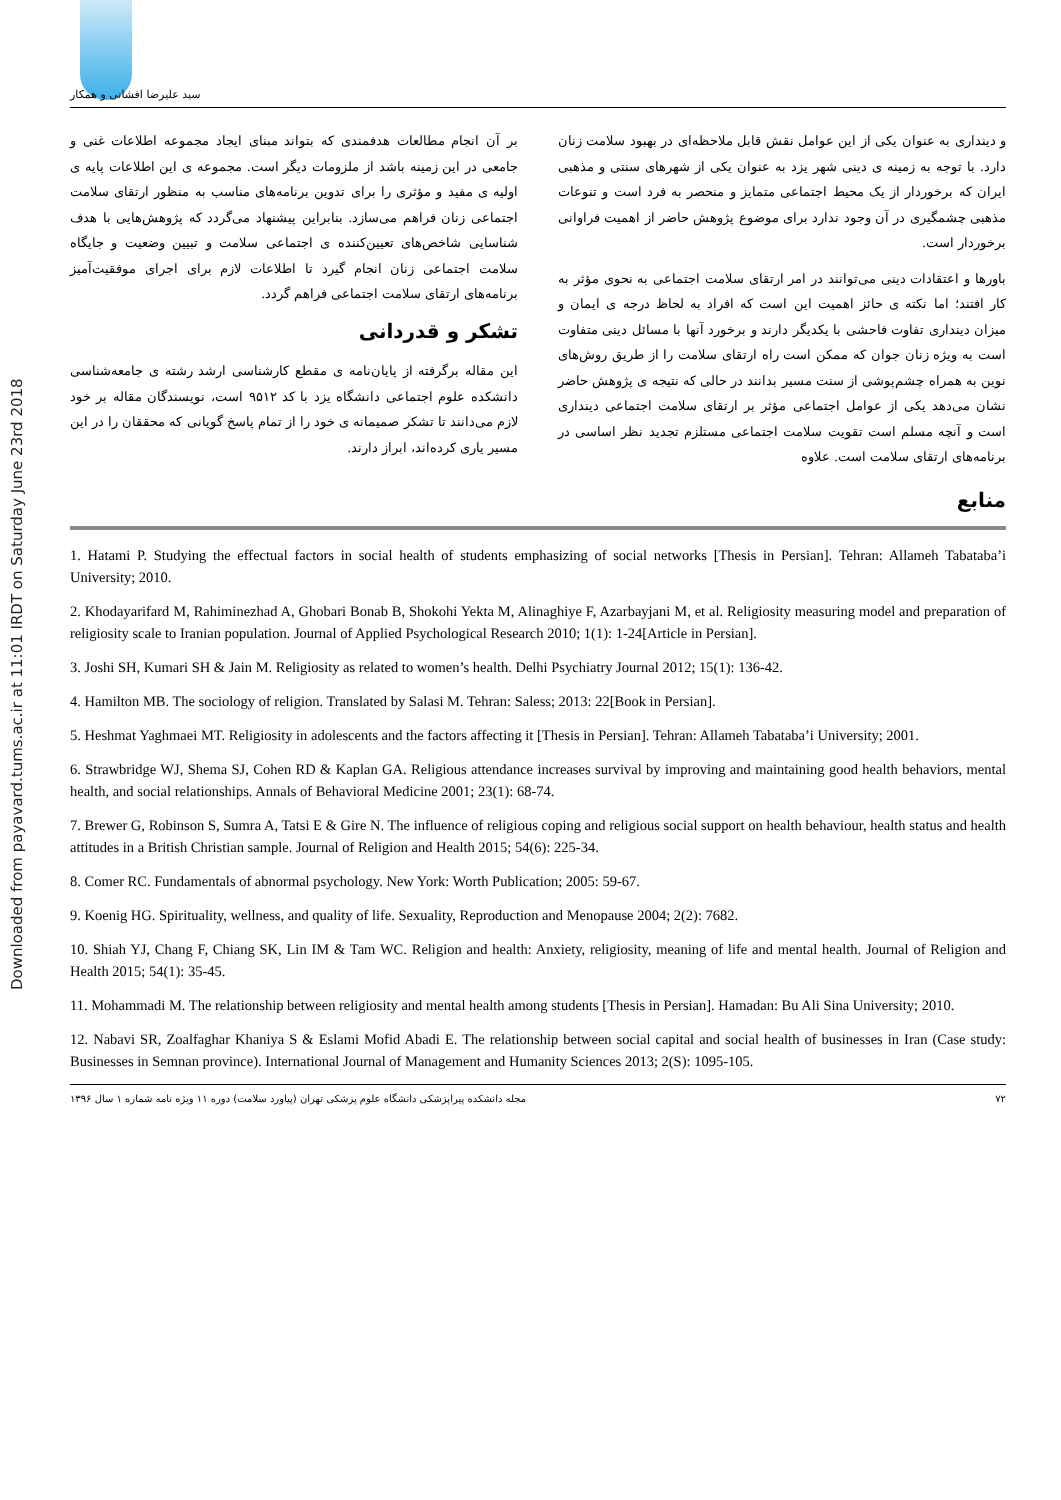Downloaded from payavard.tums.ac.ir at 11:01 IRDT on Saturday June 23rd 2018
سید علیرضا افشانی و همکار
و دینداری به عنوان یکی از این عوامل نقش قابل ملاحظه‌ای در بهبود سلامت زنان دارد. با توجه به زمینه ی دینی شهر یزد به عنوان یکی از شهرهای سنتی و مذهبی ایران که برخوردار از یک محیط اجتماعی متمایز و منحصر به فرد است و تنوعات مذهبی چشمگیری در آن وجود ندارد برای موضوع پژوهش حاضر از اهمیت فراوانی برخوردار است.
باورها و اعتقادات دینی می‌توانند در امر ارتقای سلامت اجتماعی به نحوی مؤثر به کار افتند؛ اما نکته ی حائز اهمیت این است که افراد به لحاظ درجه ی ایمان و میزان دینداری تفاوت فاحشی با یکدیگر دارند و برخورد آنها با مسائل دینی متفاوت است به ویژه زنان جوان که ممکن است راه ارتقای سلامت را از طریق روش‌های نوین به همراه چشم‌پوشی از سنت مسیر بدانند در حالی که نتیجه ی پژوهش حاضر نشان می‌دهد یکی از عوامل اجتماعی مؤثر بر ارتقای سلامت اجتماعی دینداری است و آنچه مسلم است تقویت سلامت اجتماعی مستلزم تجدید نظر اساسی در برنامه‌های ارتقای سلامت است. علاوه
بر آن انجام مطالعات هدفمندی که بتواند مبنای ایجاد مجموعه اطلاعات غنی و جامعی در این زمینه باشد از ملزومات دیگر است. مجموعه ی این اطلاعات پایه ی اولیه ی مفید و مؤثری را برای تدوین برنامه‌های مناسب به منظور ارتقای سلامت اجتماعی زنان فراهم می‌سازد. بنابراین پیشنهاد می‌گردد که پژوهش‌هایی با هدف شناسایی شاخص‌های تعیین‌کننده ی اجتماعی سلامت و تبیین وضعیت و جایگاه سلامت اجتماعی زنان انجام گیرد تا اطلاعات لازم برای اجرای موفقیت‌آمیز برنامه‌های ارتقای سلامت اجتماعی فراهم گردد.
تشکر و قدردانی
این مقاله برگرفته از پایان‌نامه ی مقطع کارشناسی ارشد رشته ی جامعه‌شناسی دانشکده علوم اجتماعی دانشگاه یزد با کد ۹۵۱۲ است، نویسندگان مقاله بر خود لازم می‌دانند تا تشکر صمیمانه ی خود را از تمام پاسخ گویانی که محققان را در این مسیر یاری کرده‌اند، ابراز دارند.
منابع
1. Hatami P. Studying the effectual factors in social health of students emphasizing of social networks [Thesis in Persian]. Tehran: Allameh Tabataba’i University; 2010.
2. Khodayarifard M, Rahiminezhad A, Ghobari Bonab B, Shokohi Yekta M, Alinaghiye F, Azarbayjani M, et al. Religiosity measuring model and preparation of religiosity scale to Iranian population. Journal of Applied Psychological Research 2010; 1(1): 1-24[Article in Persian].
3. Joshi SH, Kumari SH & Jain M. Religiosity as related to women’s health. Delhi Psychiatry Journal 2012; 15(1): 136-42.
4. Hamilton MB. The sociology of religion. Translated by Salasi M. Tehran: Saless; 2013: 22[Book in Persian].
5. Heshmat Yaghmaei MT. Religiosity in adolescents and the factors affecting it [Thesis in Persian]. Tehran: Allameh Tabataba’i University; 2001.
6. Strawbridge WJ, Shema SJ, Cohen RD & Kaplan GA. Religious attendance increases survival by improving and maintaining good health behaviors, mental health, and social relationships. Annals of Behavioral Medicine 2001; 23(1): 68-74.
7. Brewer G, Robinson S, Sumra A, Tatsi E & Gire N. The influence of religious coping and religious social support on health behaviour, health status and health attitudes in a British Christian sample. Journal of Religion and Health 2015; 54(6): 225-34.
8. Comer RC. Fundamentals of abnormal psychology. New York: Worth Publication; 2005: 59-67.
9. Koenig HG. Spirituality, wellness, and quality of life. Sexuality, Reproduction and Menopause 2004; 2(2): 7682.
10. Shiah YJ, Chang F, Chiang SK, Lin IM & Tam WC. Religion and health: Anxiety, religiosity, meaning of life and mental health. Journal of Religion and Health 2015; 54(1): 35-45.
11. Mohammadi M. The relationship between religiosity and mental health among students [Thesis in Persian]. Hamadan: Bu Ali Sina University; 2010.
12. Nabavi SR, Zoalfaghar Khaniya S & Eslami Mofid Abadi E. The relationship between social capital and social health of businesses in Iran (Case study: Businesses in Semnan province). International Journal of Management and Humanity Sciences 2013; 2(S): 1095-105.
۷۲ مجله دانشکده پیراپزشکی دانشگاه علوم پزشکی تهران (پیاورد سلامت) دوره ۱۱ ویژه نامه شماره ۱ سال ۱۳۹۶